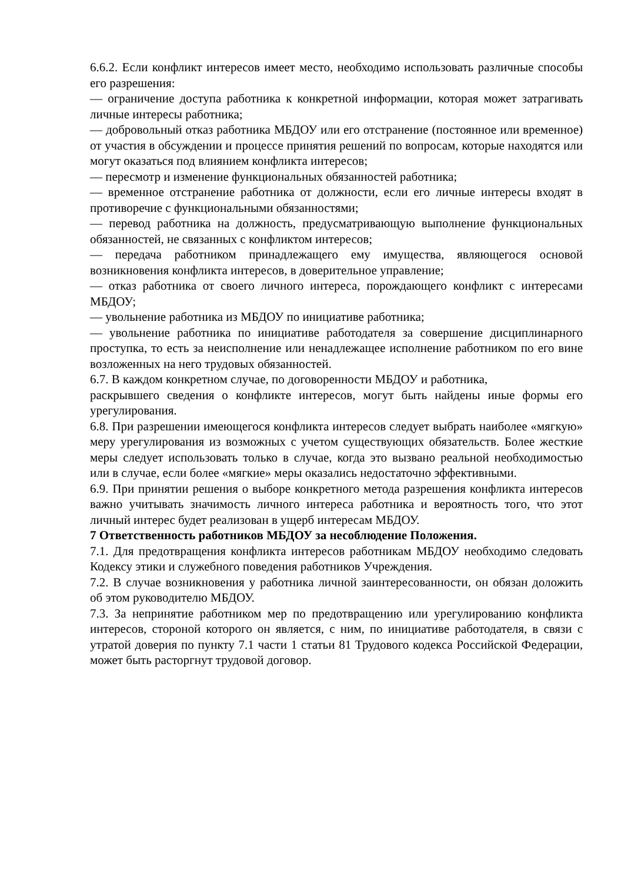6.6.2. Если конфликт интересов имеет место, необходимо использовать различные способы его разрешения:
— ограничение доступа работника к конкретной информации, которая может затрагивать личные интересы работника;
— добровольный отказ работника МБДОУ или его отстранение (постоянное или временное) от участия в обсуждении и процессе принятия решений по вопросам, которые находятся или могут оказаться под влиянием конфликта интересов;
— пересмотр и изменение функциональных обязанностей работника;
— временное отстранение работника от должности, если его личные интересы входят в противоречие с функциональными обязанностями;
— перевод работника на должность, предусматривающую выполнение функциональных обязанностей, не связанных с конфликтом интересов;
— передача работником принадлежащего ему имущества, являющегося основой возникновения конфликта интересов, в доверительное управление;
— отказ работника от своего личного интереса, порождающего конфликт с интересами МБДОУ;
— увольнение работника из МБДОУ по инициативе работника;
— увольнение работника по инициативе работодателя за совершение дисциплинарного проступка, то есть за неисполнение или ненадлежащее исполнение работником по его вине возложенных на него трудовых обязанностей.
6.7. В каждом конкретном случае, по договоренности МБДОУ и работника,
раскрывшего сведения о конфликте интересов, могут быть найдены иные формы его урегулирования.
6.8. При разрешении имеющегося конфликта интересов следует выбрать наиболее «мягкую» меру урегулирования из возможных с учетом существующих обязательств. Более жесткие меры следует использовать только в случае, когда это вызвано реальной необходимостью или в случае, если более «мягкие» меры оказались недостаточно эффективными.
6.9. При принятии решения о выборе конкретного метода разрешения конфликта интересов важно учитывать значимость личного интереса работника и вероятность того, что этот личный интерес будет реализован в ущерб интересам МБДОУ.
7 Ответственность работников МБДОУ за несоблюдение Положения.
7.1. Для предотвращения конфликта интересов работникам МБДОУ необходимо следовать Кодексу этики и служебного поведения работников Учреждения.
7.2. В случае возникновения у работника личной заинтересованности, он обязан доложить об этом руководителю МБДОУ.
7.3. За непринятие работником мер по предотвращению или урегулированию конфликта интересов, стороной которого он является, с ним, по инициативе работодателя, в связи с утратой доверия по пункту 7.1 части 1 статьи 81 Трудового кодекса Российской Федерации, может быть расторгнут трудовой договор.